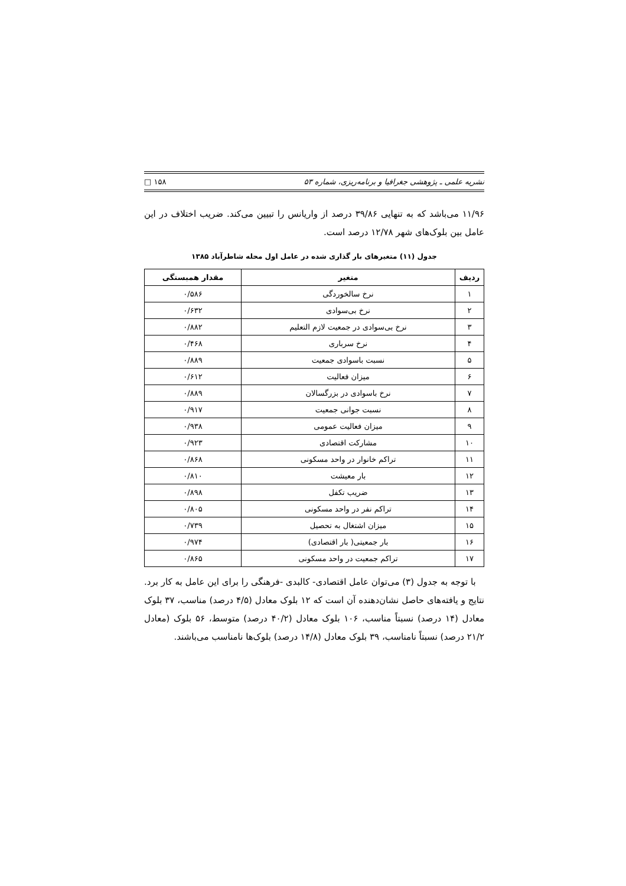نشریه علمی ـ پژوهشی جغرافیا و برنامه‌ریزی، شماره ۵۳ ۱۵۸ □
۱۱/۹۶ می‌باشد که به تنهایی ۳۹/۸۶ درصد از واریانس را تبیین می‌کند. ضریب اختلاف در این عامل بین بلوک‌های شهر ۱۲/۷۸ درصد است.
جدول (۱۱) متغیرهای بار گذاری شده در عامل اول محله شاطرآباد ۱۳۸۵
| ردیف | متغیر | مقدار همبستگی |
| --- | --- | --- |
| ۱ | نرخ سالخوردگی | ۰/۵۸۶ |
| ۲ | نرخ بی‌سوادی | ۰/۶۳۲ |
| ۳ | نرخ بی‌سوادی در جمعیت لازم التعلیم | ۰/۸۸۲ |
| ۴ | نرخ سرباری | ۰/۴۶۸ |
| ۵ | نسبت باسوادی جمعیت | ۰/۸۸۹ |
| ۶ | میزان فعالیت | ۰/۶۱۲ |
| ۷ | نرخ باسوادی در بزرگسالان | ۰/۸۸۹ |
| ۸ | نسبت جوانی جمعیت | ۰/۹۱۷ |
| ۹ | میزان فعالیت عمومی | ۰/۹۳۸ |
| ۱۰ | مشارکت اقتصادی | ۰/۹۲۳ |
| ۱۱ | تراکم خانوار در واحد مسکونی | ۰/۸۶۸ |
| ۱۲ | بار معیشت | ۰/۸۱۰ |
| ۱۳ | ضریب تکفل | ۰/۸۹۸ |
| ۱۴ | تراکم نفر در واحد مسکونی | ۰/۸۰۵ |
| ۱۵ | میزان اشتغال به تحصیل | ۰/۷۳۹ |
| ۱۶ | بار جمعیتی( بار اقتصادی) | ۰/۹۷۴ |
| ۱۷ | تراکم جمعیت در واحد مسکونی | ۰/۸۶۵ |
با توجه به جدول (۳) می‌توان عامل اقتصادی- کالبدی -فرهنگی را برای این عامل به کار برد. نتایج و یافته‌های حاصل نشان‌دهنده آن است که ۱۲ بلوک معادل (۴/۵ درصد) مناسب، ۳۷ بلوک معادل (۱۴ درصد) نسبتاً مناسب، ۱۰۶ بلوک معادل (۴۰/۲ درصد) متوسط، ۵۶ بلوک (معادل ۲۱/۲ درصد) نسبتاً نامناسب، ۳۹ بلوک معادل (۱۴/۸ درصد) بلوک‌ها نامناسب می‌باشند.